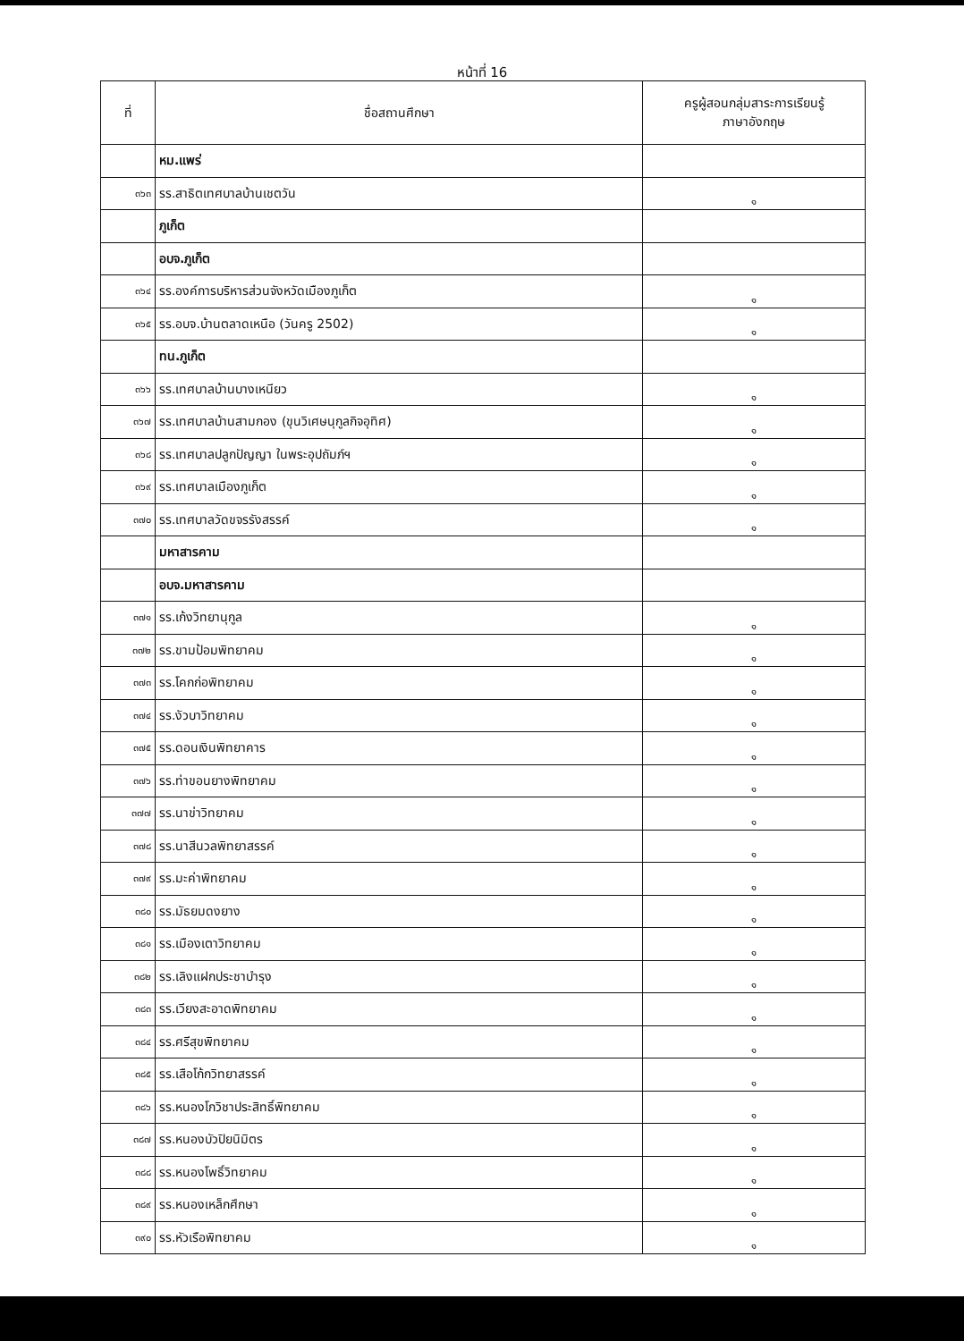หน้าที่ 16
| ที่ | ชื่อสถานศึกษา | ครูผู้สอนกลุ่มสาระการเรียนรู้ ภาษาอังกฤษ |
| --- | --- | --- |
| | หม.แพร่ | |
| ๓๖๓ | รร.สาธิตเทศบาลบ้านเชตวัน | ๑ |
| | ภูเก็ต | |
| | อบจ.ภูเก็ต | |
| ๓๖๔ | รร.องค์การบริหารส่วนจังหวัดเมืองภูเก็ต | ๑ |
| ๓๖๕ | รร.อบจ.บ้านตลาดเหนือ (วันครู 2502) | ๑ |
| | ทน.ภูเก็ต | |
| ๓๖๖ | รร.เทศบาลบ้านบางเหนียว | ๑ |
| ๓๖๗ | รร.เทศบาลบ้านสามกอง (ขุนวิเศษนุกูลกิจอุทิศ) | ๑ |
| ๓๖๘ | รร.เทศบาลปลูกปัญญา ในพระอุปถัมภ์ฯ | ๑ |
| ๓๖๙ | รร.เทศบาลเมืองภูเก็ต | ๑ |
| ๓๗๐ | รร.เทศบาลวัดขจรรังสรรค์ | ๑ |
| | มหาสารคาม | |
| | อบจ.มหาสารคาม | |
| ๓๗๑ | รร.เก้งวิทยานุกูล | ๑ |
| ๓๗๒ | รร.ขามป้อมพิทยาคม | ๑ |
| ๓๗๓ | รร.โคกก่อพิทยาคม | ๑ |
| ๓๗๔ | รร.งัวบาวิทยาคม | ๑ |
| ๓๗๕ | รร.ดอนเงินพิทยาคาร | ๑ |
| ๓๗๖ | รร.ท่าขอนยางพิทยาคม | ๑ |
| ๓๗๗ | รร.นาข่าวิทยาคม | ๑ |
| ๓๗๘ | รร.นาสีนวลพิทยาสรรค์ | ๑ |
| ๓๗๙ | รร.มะค่าพิทยาคม | ๑ |
| ๓๘๐ | รร.มัธยมดงยาง | ๑ |
| ๓๘๑ | รร.เมืองเตาวิทยาคม | ๑ |
| ๓๘๒ | รร.เลิงแฝกประชาบำรุง | ๑ |
| ๓๘๓ | รร.เวียงสะอาดพิทยาคม | ๑ |
| ๓๘๔ | รร.ศรีสุขพิทยาคม | ๑ |
| ๓๘๕ | รร.เสือโก้กวิทยาสรรค์ | ๑ |
| ๓๘๖ | รร.หนองโกวิชาประสิทธิ์พิทยาคม | ๑ |
| ๓๘๗ | รร.หนองบัวปิยนิมิตร | ๑ |
| ๓๘๘ | รร.หนองโพธิ์วิทยาคม | ๑ |
| ๓๘๙ | รร.หนองเหล็กศึกษา | ๑ |
| ๓๙๐ | รร.หัวเรือพิทยาคม | ๑ |